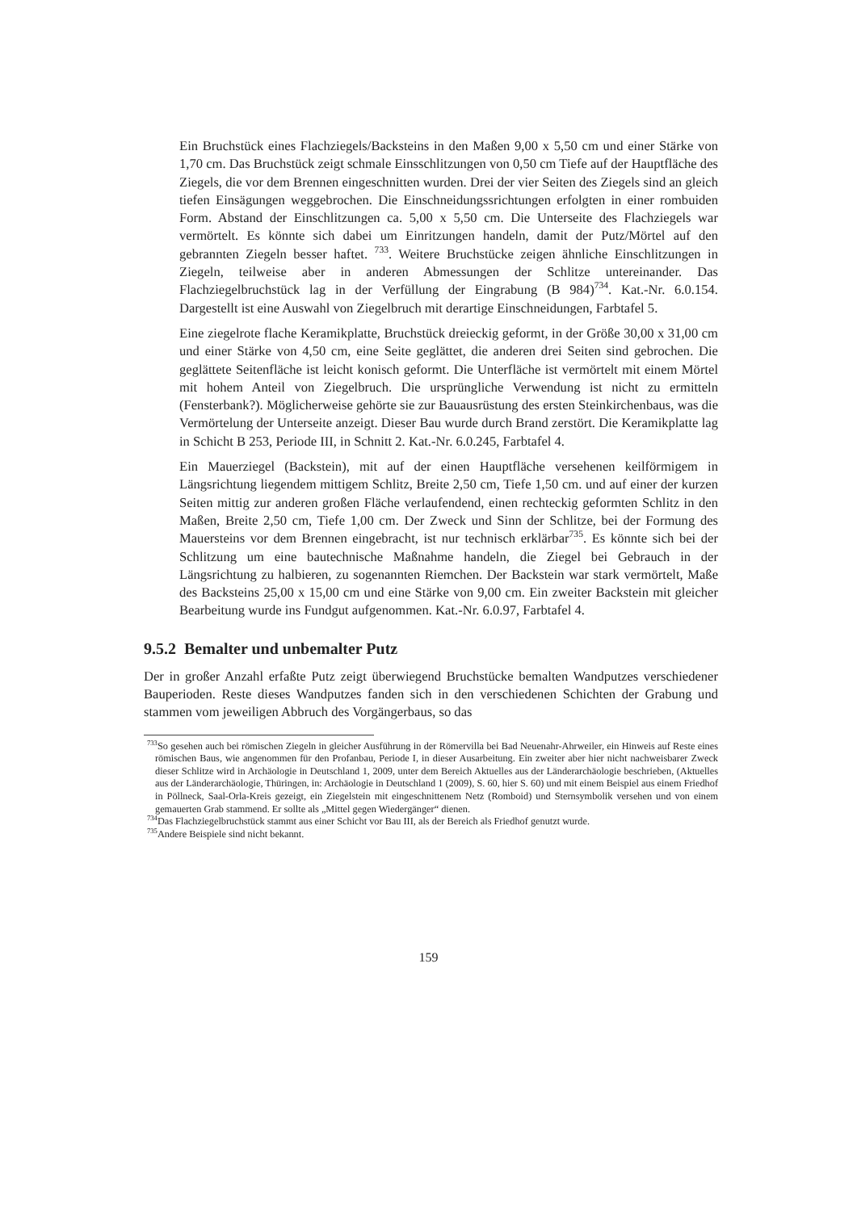Ein Bruchstück eines Flachziegels/Backsteins in den Maßen 9,00 x 5,50 cm und einer Stärke von 1,70 cm. Das Bruchstück zeigt schmale Einsschlitzungen von 0,50 cm Tiefe auf der Hauptfläche des Ziegels, die vor dem Brennen eingeschnitten wurden. Drei der vier Seiten des Ziegels sind an gleich tiefen Einsägungen weggebrochen. Die Einschneidungssrichtungen erfolgten in einer rombuiden Form. Abstand der Einschlitzungen ca. 5,00 x 5,50 cm. Die Unterseite des Flachziegels war vermörtelt. Es könnte sich dabei um Einritzungen handeln, damit der Putz/Mörtel auf den gebrannten Ziegeln besser haftet. <sup>733</sup>. Weitere Bruchstücke zeigen ähnliche Einschlitzungen in Ziegeln, teilweise aber in anderen Abmessungen der Schlitze untereinander. Das Flachziegelbruchstück lag in der Verfüllung der Eingrabung (B 984)<sup>734</sup>. Kat.-Nr. 6.0.154. Dargestellt ist eine Auswahl von Ziegelbruch mit derartige Einschneidungen, Farbtafel 5.
Eine ziegelrote flache Keramikplatte, Bruchstück dreieckig geformt, in der Größe 30,00 x 31,00 cm und einer Stärke von 4,50 cm, eine Seite geglättet, die anderen drei Seiten sind gebrochen. Die geglättete Seitenfläche ist leicht konisch geformt. Die Unterfläche ist vermörtelt mit einem Mörtel mit hohem Anteil von Ziegelbruch. Die ursprüngliche Verwendung ist nicht zu ermitteln (Fensterbank?). Möglicherweise gehörte sie zur Bauausrüstung des ersten Steinkirchenbaus, was die Vermörtelung der Unterseite anzeigt. Dieser Bau wurde durch Brand zerstört. Die Keramikplatte lag in Schicht B 253, Periode III, in Schnitt 2. Kat.-Nr. 6.0.245, Farbtafel 4.
Ein Mauerziegel (Backstein), mit auf der einen Hauptfläche versehenen keilförmigem in Längsrichtung liegendem mittigem Schlitz, Breite 2,50 cm, Tiefe 1,50 cm. und auf einer der kurzen Seiten mittig zur anderen großen Fläche verlaufendend, einen rechteckig geformten Schlitz in den Maßen, Breite 2,50 cm, Tiefe 1,00 cm. Der Zweck und Sinn der Schlitze, bei der Formung des Mauersteins vor dem Brennen eingebracht, ist nur technisch erklärbar<sup>735</sup>. Es könnte sich bei der Schlitzung um eine bautechnische Maßnahme handeln, die Ziegel bei Gebrauch in der Längsrichtung zu halbieren, zu sogenannten Riemchen. Der Backstein war stark vermörtelt, Maße des Backsteins 25,00 x 15,00 cm und eine Stärke von 9,00 cm. Ein zweiter Backstein mit gleicher Bearbeitung wurde ins Fundgut aufgenommen. Kat.-Nr. 6.0.97, Farbtafel 4.
9.5.2 Bemalter und unbemalter Putz
Der in großer Anzahl erfaßte Putz zeigt überwiegend Bruchstücke bemalten Wandputzes verschiedener Bauperioden. Reste dieses Wandputzes fanden sich in den verschiedenen Schichten der Grabung und stammen vom jeweiligen Abbruch des Vorgängerbaus, so das
<sup>733</sup> So gesehen auch bei römischen Ziegeln in gleicher Ausführung in der Römervilla bei Bad Neuenahr-Ahrweiler, ein Hinweis auf Reste eines römischen Baus, wie angenommen für den Profanbau, Periode I, in dieser Ausarbeitung. Ein zweiter aber hier nicht nachweisbarer Zweck dieser Schlitze wird in Archäologie in Deutschland 1, 2009, unter dem Bereich Aktuelles aus der Länderarchäologie beschrieben, (Aktuelles aus der Länderarchäologie, Thüringen, in: Archäologie in Deutschland 1 (2009), S. 60, hier S. 60) und mit einem Beispiel aus einem Friedhof in Pöllneck, Saal-Orla-Kreis gezeigt, ein Ziegelstein mit eingeschnittenem Netz (Romboid) und Sternsymbolik versehen und von einem gemauerten Grab stammend. Er sollte als „Mittel gegen Wiedergänger“ dienen.
<sup>734</sup> Das Flachziegelbruchstück stammt aus einer Schicht vor Bau III, als der Bereich als Friedhof genutzt wurde.
<sup>735</sup> Andere Beispiele sind nicht bekannt.
159